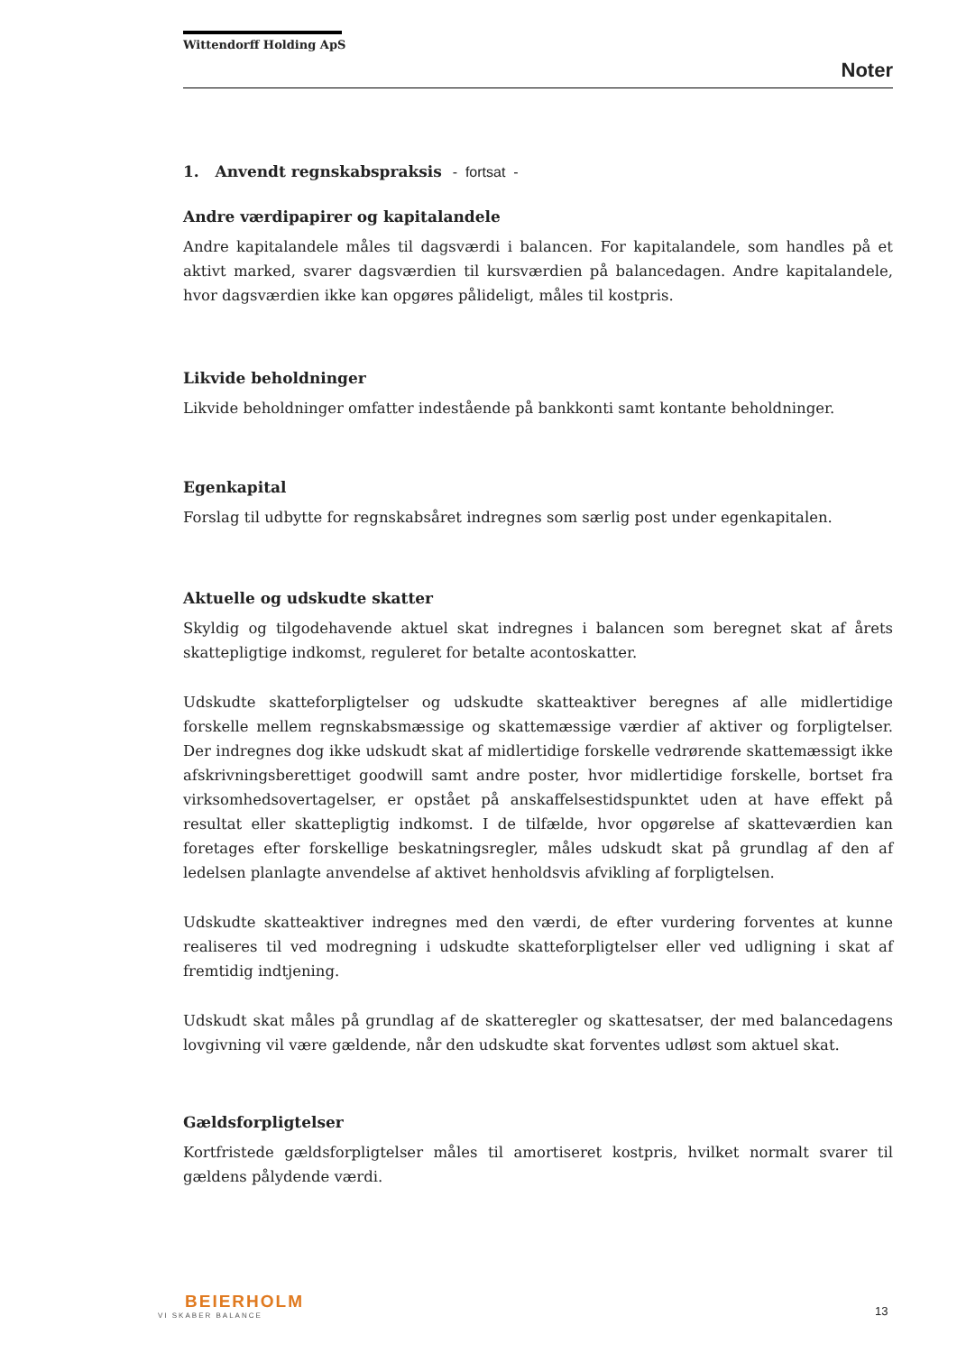Wittendorff Holding ApS
Noter
1. Anvendt regnskabspraksis - fortsat -
Andre værdipapirer og kapitalandele
Andre kapitalandele måles til dagsværdi i balancen. For kapitalandele, som handles på et aktivt marked, svarer dagsværdien til kursværdien på balancedagen. Andre kapitalandele, hvor dagsværdien ikke kan opgøres pålideligt, måles til kostpris.
Likvide beholdninger
Likvide beholdninger omfatter indestående på bankkonti samt kontante beholdninger.
Egenkapital
Forslag til udbytte for regnskabsåret indregnes som særlig post under egenkapitalen.
Aktuelle og udskudte skatter
Skyldig og tilgodehavende aktuel skat indregnes i balancen som beregnet skat af årets skattepligtige indkomst, reguleret for betalte acontoskatter.
Udskudte skatteforpligtelser og udskudte skatteaktiver beregnes af alle midlertidige forskelle mellem regnskabsmæssige og skattemæssige værdier af aktiver og forpligtelser. Der indregnes dog ikke udskudt skat af midlertidige forskelle vedrørende skattemæssigt ikke afskrivningsberettiget goodwill samt andre poster, hvor midlertidige forskelle, bortset fra virksomhedsovertagelser, er opstået på anskaffelsestidspunktet uden at have effekt på resultat eller skattepligtig indkomst. I de tilfælde, hvor opgørelse af skatteværdien kan foretages efter forskellige beskatningsregler, måles udskudt skat på grundlag af den af ledelsen planlagte anvendelse af aktivet henholdsvis afvikling af forpligtelsen.
Udskudte skatteaktiver indregnes med den værdi, de efter vurdering forventes at kunne realiseres til ved modregning i udskudte skatteforpligtelser eller ved udligning i skat af fremtidig indtjening.
Udskudt skat måles på grundlag af de skatteregler og skattesatser, der med balancedagens lovgivning vil være gældende, når den udskudte skat forventes udløst som aktuel skat.
Gældsforpligtelser
Kortfristede gældsforpligtelser måles til amortiseret kostpris, hvilket normalt svarer til gældens pålydende værdi.
BEIERHOLM
VI SKABER BALANCE
13